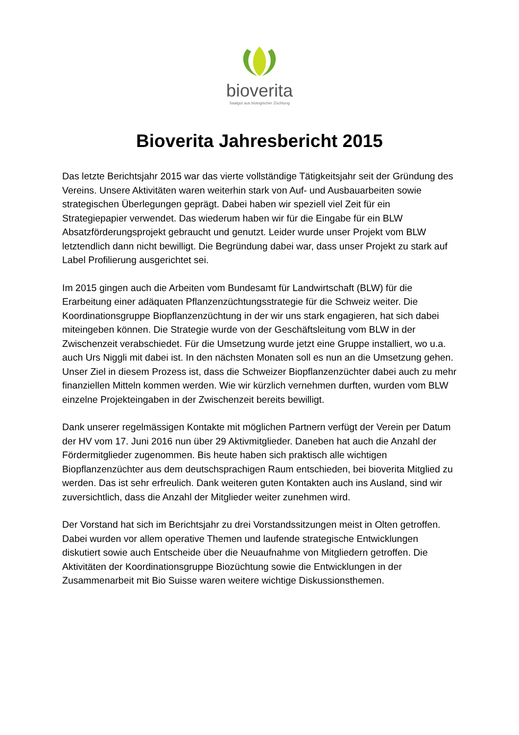bioverita
Saatgut aus biologischer Züchtung
Bioverita Jahresbericht 2015
Das letzte Berichtsjahr 2015 war das vierte vollständige Tätigkeitsjahr seit der Gründung des Vereins. Unsere Aktivitäten waren weiterhin stark von Auf- und Ausbauarbeiten sowie strategischen Überlegungen geprägt. Dabei haben wir speziell viel Zeit für ein Strategiepapier verwendet. Das wiederum haben wir für die Eingabe für ein BLW Absatzförderungsprojekt gebraucht und genutzt. Leider wurde unser Projekt vom BLW letztendlich dann nicht bewilligt. Die Begründung dabei war, dass unser Projekt zu stark auf Label Profilierung ausgerichtet sei.
Im 2015 gingen auch die Arbeiten vom Bundesamt für Landwirtschaft (BLW) für die Erarbeitung einer adäquaten Pflanzenzüchtungsstrategie für die Schweiz weiter. Die Koordinationsgruppe Biopflanzenzüchtung in der wir uns stark engagieren, hat sich dabei miteingeben können. Die Strategie wurde von der Geschäftsleitung vom BLW in der Zwischenzeit verabschiedet. Für die Umsetzung wurde jetzt eine Gruppe installiert, wo u.a. auch Urs Niggli mit dabei ist. In den nächsten Monaten soll es nun an die Umsetzung gehen. Unser Ziel in diesem Prozess ist, dass die Schweizer Biopflanzenzüchter dabei auch zu mehr finanziellen Mitteln kommen werden. Wie wir kürzlich vernehmen durften, wurden vom BLW einzelne Projekteingaben in der Zwischenzeit bereits bewilligt.
Dank unserer regelmässigen Kontakte mit möglichen Partnern verfügt der Verein per Datum der HV vom 17. Juni 2016 nun über 29 Aktivmitglieder. Daneben hat auch die Anzahl der Fördermitglieder zugenommen. Bis heute haben sich praktisch alle wichtigen Biopflanzenzüchter aus dem deutschsprachigen Raum entschieden, bei bioverita Mitglied zu werden. Das ist sehr erfreulich. Dank weiteren guten Kontakten auch ins Ausland, sind wir zuversichtlich, dass die Anzahl der Mitglieder weiter zunehmen wird.
Der Vorstand hat sich im Berichtsjahr zu drei Vorstandssitzungen meist in Olten getroffen. Dabei wurden vor allem operative Themen und laufende strategische Entwicklungen diskutiert sowie auch Entscheide über die Neuaufnahme von Mitgliedern getroffen. Die Aktivitäten der Koordinationsgruppe Biozüchtung sowie die Entwicklungen in der Zusammenarbeit mit Bio Suisse waren weitere wichtige Diskussionsthemen.